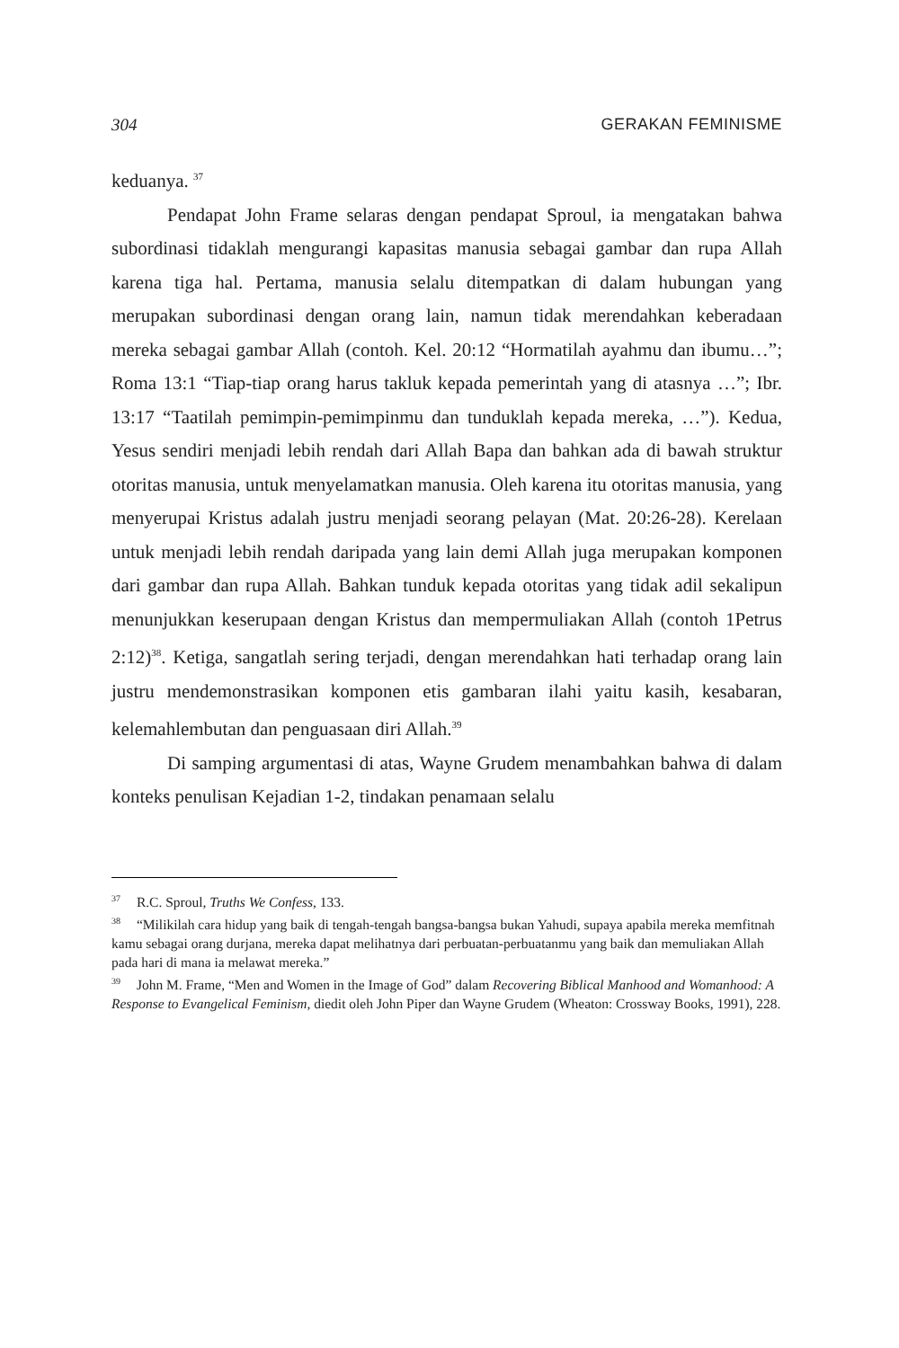304 GERAKAN FEMINISME
keduanya. <sup>37</sup>
Pendapat John Frame selaras dengan pendapat Sproul, ia mengatakan bahwa subordinasi tidaklah mengurangi kapasitas manusia sebagai gambar dan rupa Allah karena tiga hal. Pertama, manusia selalu ditempatkan di dalam hubungan yang merupakan subordinasi dengan orang lain, namun tidak merendahkan keberadaan mereka sebagai gambar Allah (contoh. Kel. 20:12 “Hormatilah ayahmu dan ibumu…”; Roma 13:1 “Tiap-tiap orang harus takluk kepada pemerintah yang di atasnya …”; Ibr. 13:17 “Taatilah pemimpin-pemimpinmu dan tunduklah kepada mereka, …”). Kedua, Yesus sendiri menjadi lebih rendah dari Allah Bapa dan bahkan ada di bawah struktur otoritas manusia, untuk menyelamatkan manusia. Oleh karena itu otoritas manusia, yang menyerupai Kristus adalah justru menjadi seorang pelayan (Mat. 20:26-28). Kerelaan untuk menjadi lebih rendah daripada yang lain demi Allah juga merupakan komponen dari gambar dan rupa Allah. Bahkan tunduk kepada otoritas yang tidak adil sekalipun menunjukkan keserupaan dengan Kristus dan mempermuliakan Allah (contoh 1Petrus 2:12)<sup>38</sup>. Ketiga, sangatlah sering terjadi, dengan merendahkan hati terhadap orang lain justru mendemonstrasikan komponen etis gambaran ilahi yaitu kasih, kesabaran, kelemahlembutan dan penguasaan diri Allah.<sup>39</sup>
Di samping argumentasi di atas, Wayne Grudem menambahkan bahwa di dalam konteks penulisan Kejadian 1-2, tindakan penamaan selalu
<sup>37</sup> R.C. Sproul, Truths We Confess, 133.
<sup>38</sup> “Milikilah cara hidup yang baik di tengah-tengah bangsa-bangsa bukan Yahudi, supaya apabila mereka memfitnah kamu sebagai orang durjana, mereka dapat melihatnya dari perbuatan-perbuatanmu yang baik dan memuliakan Allah pada hari di mana ia melawat mereka.”
<sup>39</sup> John M. Frame, “Men and Women in the Image of God” dalam Recovering Biblical Manhood and Womanhood: A Response to Evangelical Feminism, diedit oleh John Piper dan Wayne Grudem (Wheaton: Crossway Books, 1991), 228.